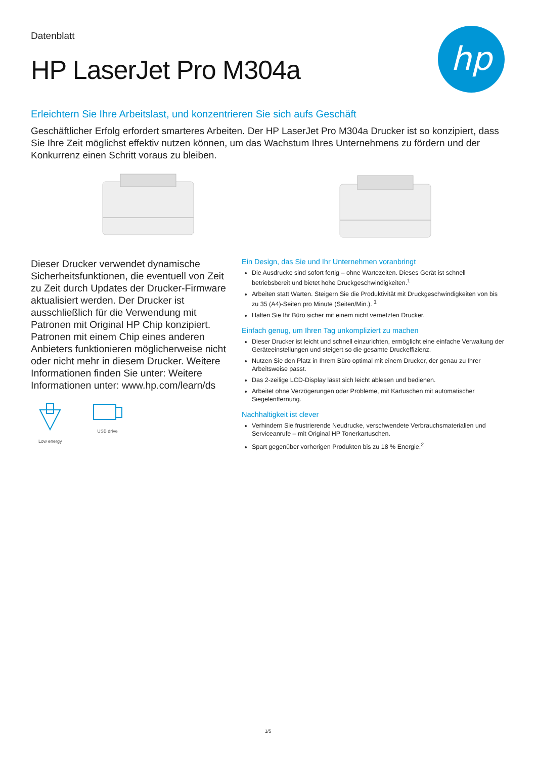Datenblatt
HP LaserJet Pro M304a
hp
Erleichtern Sie Ihre Arbeitslast, und konzentrieren Sie sich aufs Geschäft
Geschäftlicher Erfolg erfordert smarteres Arbeiten. Der HP LaserJet Pro M304a Drucker ist so konzipiert, dass Sie Ihre Zeit möglichst effektiv nutzen können, um das Wachstum Ihres Unternehmens zu fördern und der Konkurrenz einen Schritt voraus zu bleiben.
Dieser Drucker verwendet dynamische Sicherheitsfunktionen, die eventuell von Zeit zu Zeit durch Updates der Drucker-Firmware aktualisiert werden. Der Drucker ist ausschließlich für die Verwendung mit Patronen mit Original HP Chip konzipiert. Patronen mit einem Chip eines anderen Anbieters funktionieren möglicherweise nicht oder nicht mehr in diesem Drucker. Weitere Informationen finden Sie unter: Weitere Informationen unter: www.hp.com/learn/ds
Low energy USB drive
Ein Design, das Sie und Ihr Unternehmen voranbringt
Die Ausdrucke sind sofort fertig – ohne Wartezeiten. Dieses Gerät ist schnell betriebsbereit und bietet hohe Druckgeschwindigkeiten.<sup>1</sup>
Arbeiten statt Warten. Steigern Sie die Produktivität mit Druckgeschwindigkeiten von bis zu 35 (A4)-Seiten pro Minute (Seiten/Min.). <sup>1</sup>
Halten Sie Ihr Büro sicher mit einem nicht vernetzten Drucker.
Einfach genug, um Ihren Tag unkompliziert zu machen
Dieser Drucker ist leicht und schnell einzurichten, ermöglicht eine einfache Verwaltung der Geräteeinstellungen und steigert so die gesamte Druckeffizienz.
Nutzen Sie den Platz in Ihrem Büro optimal mit einem Drucker, der genau zu Ihrer Arbeitsweise passt.
Das 2-zeilige LCD-Display lässt sich leicht ablesen und bedienen.
Arbeitet ohne Verzögerungen oder Probleme, mit Kartuschen mit automatischer Siegelentfernung.
Nachhaltigkeit ist clever
Verhindern Sie frustrierende Neudrucke, verschwendete Verbrauchsmaterialien und Serviceanrufe – mit Original HP Tonerkartuschen.
Spart gegenüber vorherigen Produkten bis zu 18 % Energie.<sup>2</sup>
1/5